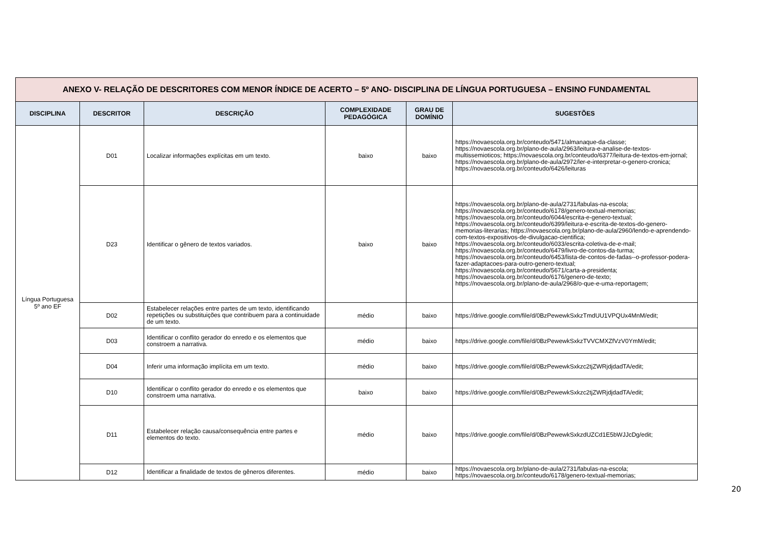| ANEXO V- RELAÇÃO DE DESCRITORES COM MENOR ÍNDICE DE ACERTO – 5º ANO- DISCIPLINA DE LÍNGUA PORTUGUESA – ENSINO FUNDAMENTAL | | | | | |
| DISCIPLINA | DESCRITOR | DESCRIÇÃO | COMPLEXIDADE PEDAGÓGICA | GRAU DE DOMÍNIO | SUGESTÕES |
| Língua Portuguesa 5º ano EF | D01 | Localizar informações explícitas em um texto. | baixo | baixo | https://novaescola.org.br/conteudo/5471/almanaque-da-classe; https://novaescola.org.br/plano-de-aula/2963/leitura-e-analise-de-textos-multissemioticos; https://novaescola.org.br/conteudo/6377/leitura-de-textos-em-jornal; https://novaescola.org.br/plano-de-aula/2972/ler-e-interpretar-o-genero-cronica; https://novaescola.org.br/conteudo/6426/leituras |
| | D23 | Identificar o gênero de textos variados. | baixo | baixo | https://novaescola.org.br/plano-de-aula/2731/fabulas-na-escola; https://novaescola.org.br/conteudo/6178/genero-textual-memorias; https://novaescola.org.br/conteudo/6044/escrita-e-genero-textual; https://novaescola.org.br/conteudo/6399/leitura-e-escrita-de-textos-do-genero-memorias-literarias; https://novaescola.org.br/plano-de-aula/2960/lendo-e-aprendendo-com-textos-expositivos-de-divulgacao-cientifica; https://novaescola.org.br/conteudo/6033/escrita-coletiva-de-e-mail; https://novaescola.org.br/conteudo/6479/livro-de-contos-da-turma; https://novaescola.org.br/conteudo/6453/lista-de-contos-de-fadas--o-professor-podera-fazer-adaptacoes-para-outro-genero-textual; https://novaescola.org.br/conteudo/5671/carta-a-presidenta; https://novaescola.org.br/conteudo/6176/genero-de-texto; https://novaescola.org.br/plano-de-aula/2968/o-que-e-uma-reportagem; |
| | D02 | Estabelecer relações entre partes de um texto, identificando repetições ou substituições que contribuem para a continuidade de um texto. | médio | baixo | https://drive.google.com/file/d/0BzPewewkSxkzTmdUU1VPQUx4MnM/edit; |
| | D03 | Identificar o conflito gerador do enredo e os elementos que constroem a narrativa. | médio | baixo | https://drive.google.com/file/d/0BzPewewkSxkzTVVCMXZfVzV0YmM/edit; |
| | D04 | Inferir uma informação implícita em um texto. | médio | baixo | https://drive.google.com/file/d/0BzPewewkSxkzc2tjZWRjdjdadTA/edit; |
| | D10 | Identificar o conflito gerador do enredo e os elementos que constroem uma narrativa. | baixo | baixo | https://drive.google.com/file/d/0BzPewewkSxkzc2tjZWRjdjdadTA/edit; |
| | D11 | Estabelecer relação causa/consequência entre partes e elementos do texto. | médio | baixo | https://drive.google.com/file/d/0BzPewewkSxkzdUZCd1E5bWJJcDg/edit; |
| | D12 | Identificar a finalidade de textos de gêneros diferentes. | médio | baixo | https://novaescola.org.br/plano-de-aula/2731/fabulas-na-escola; https://novaescola.org.br/conteudo/6178/genero-textual-memorias; |
20